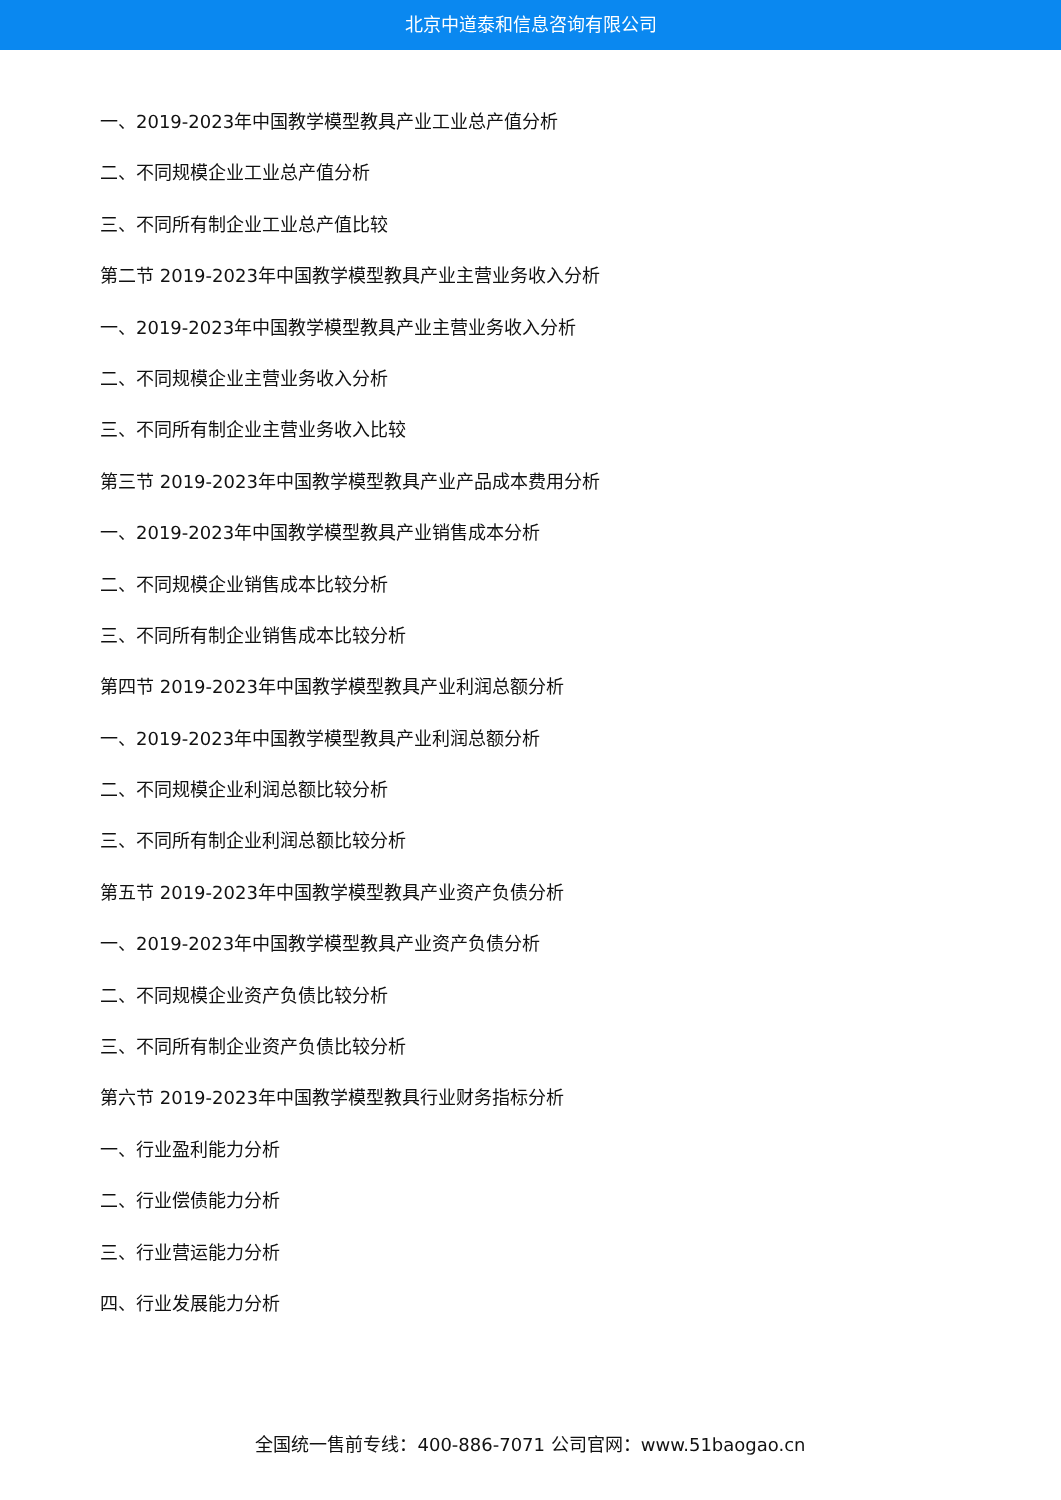北京中道泰和信息咨询有限公司
一、2019-2023年中国教学模型教具产业工业总产值分析
二、不同规模企业工业总产值分析
三、不同所有制企业工业总产值比较
第二节 2019-2023年中国教学模型教具产业主营业务收入分析
一、2019-2023年中国教学模型教具产业主营业务收入分析
二、不同规模企业主营业务收入分析
三、不同所有制企业主营业务收入比较
第三节 2019-2023年中国教学模型教具产业产品成本费用分析
一、2019-2023年中国教学模型教具产业销售成本分析
二、不同规模企业销售成本比较分析
三、不同所有制企业销售成本比较分析
第四节 2019-2023年中国教学模型教具产业利润总额分析
一、2019-2023年中国教学模型教具产业利润总额分析
二、不同规模企业利润总额比较分析
三、不同所有制企业利润总额比较分析
第五节 2019-2023年中国教学模型教具产业资产负债分析
一、2019-2023年中国教学模型教具产业资产负债分析
二、不同规模企业资产负债比较分析
三、不同所有制企业资产负债比较分析
第六节 2019-2023年中国教学模型教具行业财务指标分析
一、行业盈利能力分析
二、行业偿债能力分析
三、行业营运能力分析
四、行业发展能力分析
全国统一售前专线：400-886-7071 公司官网：www.51baogao.cn